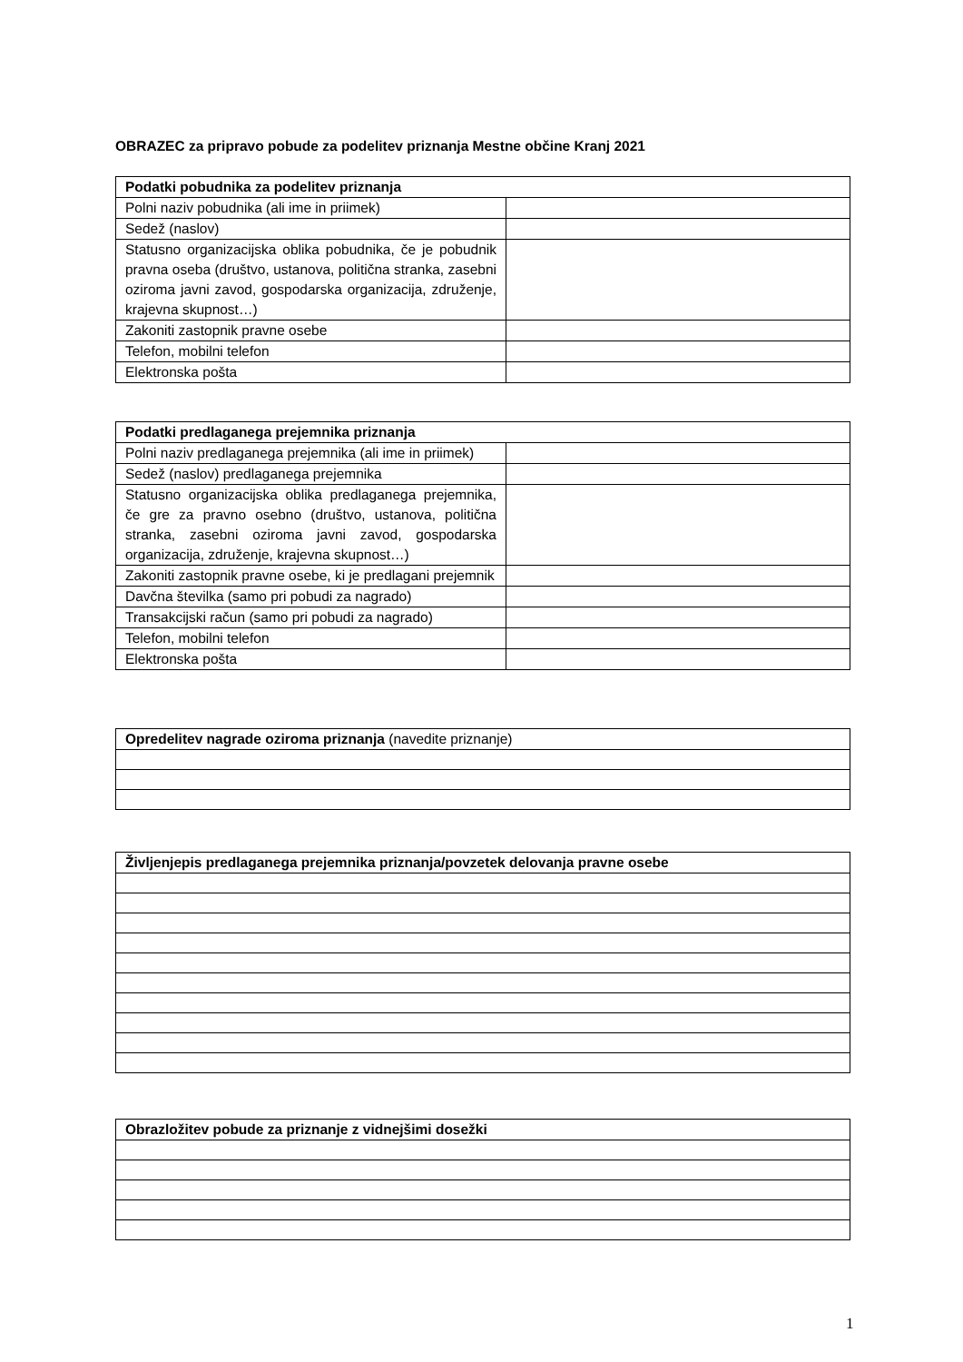OBRAZEC za pripravo pobude za podelitev priznanja Mestne občine Kranj 2021
| Podatki pobudnika za podelitev priznanja | |
| --- | --- |
| Polni naziv pobudnika (ali ime in priimek) | |
| Sedež (naslov) | |
| Statusno organizacijska oblika pobudnika, če je pobudnik pravna oseba (društvo, ustanova, politična stranka, zasebni oziroma javni zavod, gospodarska organizacija, združenje, krajevna skupnost…) | |
| Zakoniti zastopnik pravne osebe | |
| Telefon, mobilni telefon | |
| Elektronska pošta | |
| Podatki predlaganega prejemnika priznanja | |
| --- | --- |
| Polni naziv predlaganega prejemnika (ali ime in priimek) | |
| Sedež (naslov) predlaganega prejemnika | |
| Statusno organizacijska oblika predlaganega prejemnika, če gre za pravno osebno (društvo, ustanova, politična stranka, zasebni oziroma javni zavod, gospodarska organizacija, združenje, krajevna skupnost…) | |
| Zakoniti zastopnik pravne osebe, ki je predlagani prejemnik | |
| Davčna številka (samo pri pobudi za nagrado) | |
| Transakcijski račun (samo pri pobudi za nagrado) | |
| Telefon, mobilni telefon | |
| Elektronska pošta | |
| Opredelitev nagrade oziroma priznanja (navedite priznanje) |
| Življenjepis predlaganega prejemnika priznanja/povzetek delovanja pravne osebe |
| --- |
| Obrazložitev pobude za priznanje z vidnejšimi dosežki |
| --- |
1